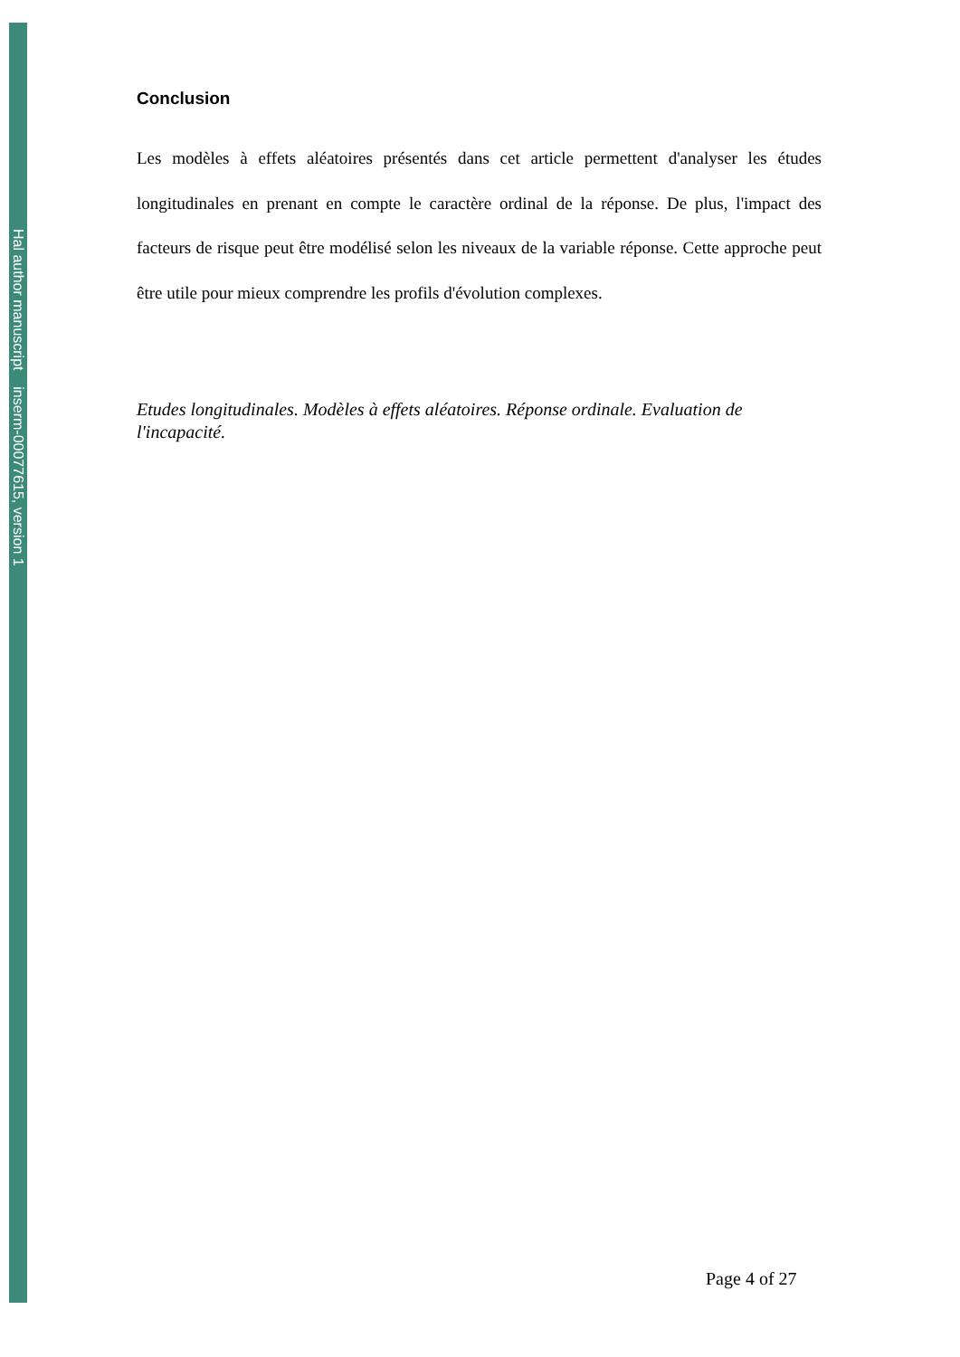Hal author manuscript inserm-00077615, version 1
Conclusion
Les modèles à effets aléatoires présentés dans cet article permettent d'analyser les études longitudinales en prenant en compte le caractère ordinal de la réponse. De plus, l'impact des facteurs de risque peut être modélisé selon les niveaux de la variable réponse. Cette approche peut être utile pour mieux comprendre les profils d'évolution complexes.
Etudes longitudinales. Modèles à effets aléatoires. Réponse ordinale. Evaluation de l'incapacité.
Page 4 of 27